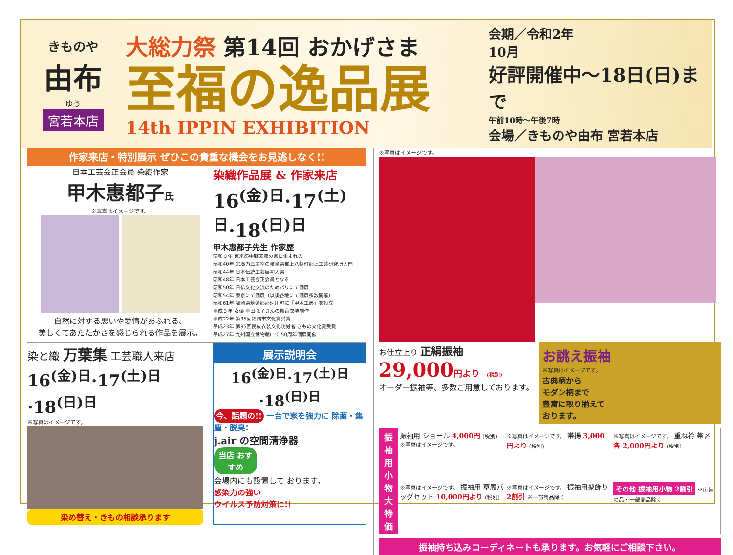きものや
由布
ゆう
宮若本店
大総力祭 第14回 おかげさま
至福の逸品展
14th IPPIN EXHIBITION
会期／令和2年
10月
好評開催中〜18日(日)まで
午前10時〜午後7時
会場／きものや由布 宮若本店
作家来店・特別展示 ぜひこの貴重な機会をお見逃しなく!!
日本工芸会正会員 染織作家
甲木惠都子氏
※写真はイメージです。
自然に対する思いや愛情があふれる、
美しくてあたたかさを感じられる作品を展示。
染織作品展 & 作家来店
16<sup>(金)日</sup>·17<sup>(土)日</sup>·18<sup>(日)日</sup>
甲木惠都子先生 作家歴
昭和９年 東京都中野区鷺の宮に生まれる
昭和40年 宗廣力三主宰の岐阜県郡上八幡町郡上工芸研究所入門
昭和44年 日本伝統工芸展初入選
昭和48年 日本工芸会正会員となる
昭和50年 日仏文化交流のためパリにて個展
昭和54年 東京にて個展（以後各地にて個展多数開催）
昭和61年 福岡県筑紫郡那珂川町に「甲木工房」を設立
平成３年 女優 幸田弘子さんの舞台衣装制作
平成22年 第35回福岡市文化賞受賞
平成23年 第35回民族衣装文化功労者 きもの文化賞受賞
平成27年 九州国立博物館にて 50周年個展開催
染と織 万葉集 工芸職人来店
16<sup>(金)日</sup>·17<sup>(土)日</sup>·18<sup>(日)日</sup>
※写真はイメージです。
染め替え・きもの相談承ります
展示説明会
16<sup>(金)日</sup>·17<sup>(土)日</sup>·18<sup>(日)日</sup>
今、話題の!! 一台で家を強力に 除菌・集塵・脱臭!
j.air の空間清浄器
当店 おすすめ
会場内にも設置して おります。
感染力の強い
ウイルス予防対策に!!
※写真はイメージです。
お仕立上り 正絹振袖
29,000円より (税別)
オーダー振袖等、多数ご用意しております。
お誂え振袖
※写真はイメージです。
古典柄から
モダン柄まで
豊富に取り揃えて
おります。
振袖用小物大特価
振袖用 ショール 4,000円 (税別) ※写真はイメージです。
※写真はイメージです。 帯揚 3,000円より (税別)
※写真はイメージです。 重ね衿 帯〆 各 2,000円より (税別)
※写真はイメージです。 振袖用 草履バッグセット 10,000円より (税別)
※写真はイメージです。 振袖用髪飾り 2割引 ※一部商品除く
その他 振袖用小物 2割引 ※広告の品・一部商品除く
振袖持ち込みコーディネートも承ります。お気軽にご相談下さい。